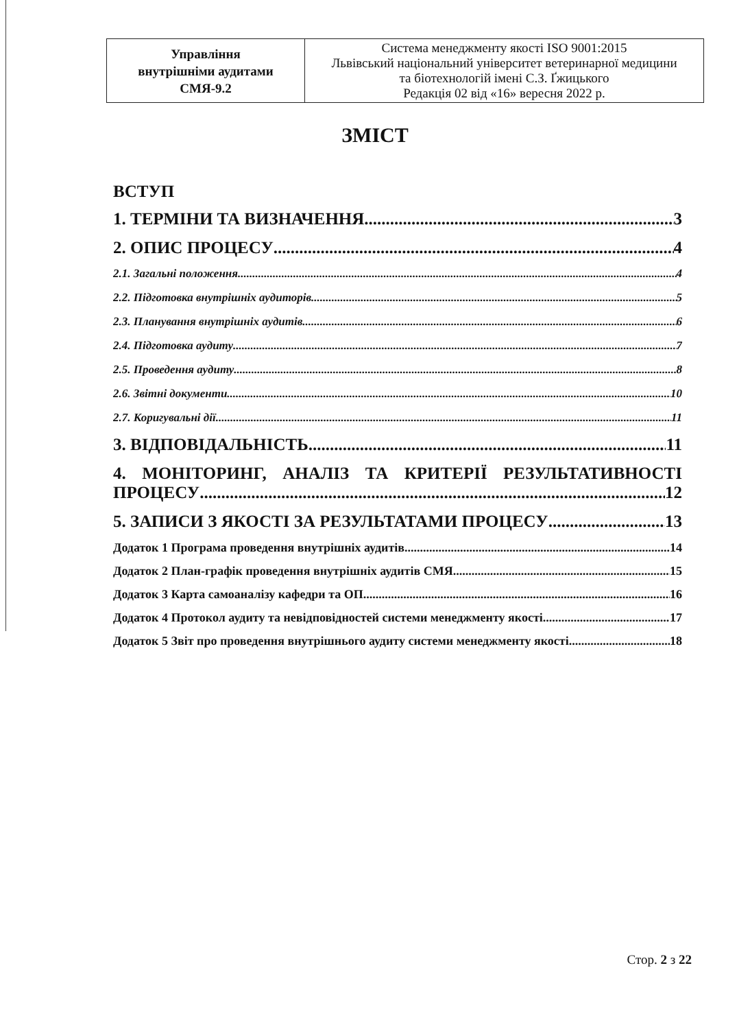| Управління внутрішніми аудитами СМЯ-9.2 | Система менеджменту якості ISO 9001:2015 Львівський національний університет ветеринарної медицини та біотехнологій імені С.З. Ґжицького Редакція 02 від «16» вересня 2022 р. |
ЗМІСТ
ВСТУП
1. ТЕРМІНИ ТА ВИЗНАЧЕННЯ 3
2. ОПИС ПРОЦЕСУ 4
2.1. Загальні положення 4
2.2. Підготовка внутрішніх аудиторів 5
2.3. Планування внутрішніх аудитів 6
2.4. Підготовка аудиту 7
2.5. Проведення аудиту 8
2.6. Звітні документи 10
2.7. Коригувальні дії 11
3. ВІДПОВІДАЛЬНІСТЬ 11
4. МОНІТОРИНГ, АНАЛІЗ ТА КРИТЕРІЇ РЕЗУЛЬТАТИВНОСТІ
ПРОЦЕСУ 12
5. ЗАПИСИ З ЯКОСТІ ЗА РЕЗУЛЬТАТАМИ ПРОЦЕСУ 13
Додаток 1 Програма проведення внутрішніх аудитів 14
Додаток 2 План-графік проведення внутрішніх аудитів СМЯ 15
Додаток 3 Карта самоаналізу кафедри та ОП 16
Додаток 4 Протокол аудиту та невідповідностей системи менеджменту якості 17
Додаток 5 Звіт про проведення внутрішнього аудиту системи менеджменту якості 18
Стор. 2 з 22